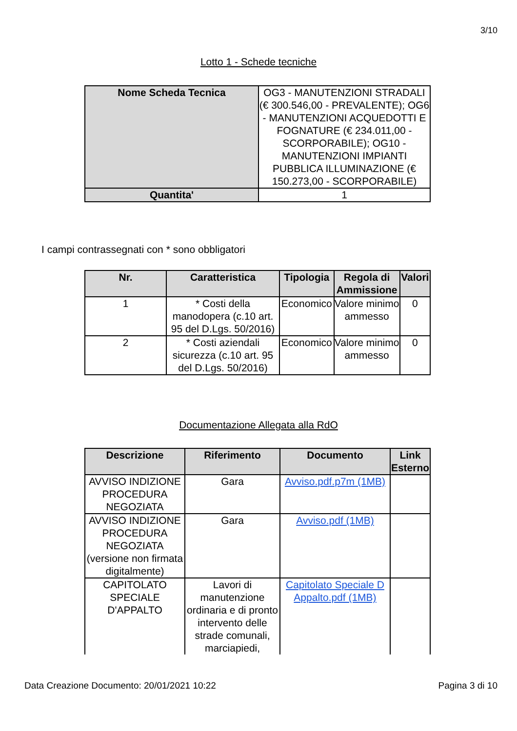3/10
Lotto 1 - Schede tecniche
| Nome Scheda Tecnica | OG3 - MANUTENZIONI STRADALI (€ 300.546,00 - PREVALENTE); OG6 - MANUTENZIONI ACQUEDOTTI E FOGNATURE (€ 234.011,00 - SCORPORABILE); OG10 - MANUTENZIONI IMPIANTI PUBBLICA ILLUMINAZIONE (€ 150.273,00 - SCORPORABILE) |
| Quantita' | 1 |
I campi contrassegnati con * sono obbligatori
| Nr. | Caratteristica | Tipologia | Regola di Ammissione | Valori |
| --- | --- | --- | --- | --- |
| 1 | * Costi della manodopera (c.10 art. 95 del D.Lgs. 50/2016) | Economico | Valore minimo ammesso | 0 |
| 2 | * Costi aziendali sicurezza (c.10 art. 95 del D.Lgs. 50/2016) | Economico | Valore minimo ammesso | 0 |
Documentazione Allegata alla RdO
| Descrizione | Riferimento | Documento | Link Esterno |
| --- | --- | --- | --- |
| AVVISO INDIZIONE PROCEDURA NEGOZIATA | Gara | Avviso.pdf.p7m (1MB) | |
| AVVISO INDIZIONE PROCEDURA NEGOZIATA (versione non firmata digitalmente) | Gara | Avviso.pdf (1MB) | |
| CAPITOLATO SPECIALE D'APPALTO | Lavori di manutenzione ordinaria e di pronto intervento delle strade comunali, marciapiedi, | Capitolato Speciale D Appalto.pdf (1MB) | |
Data Creazione Documento: 20/01/2021 10:22 Pagina 3 di 10